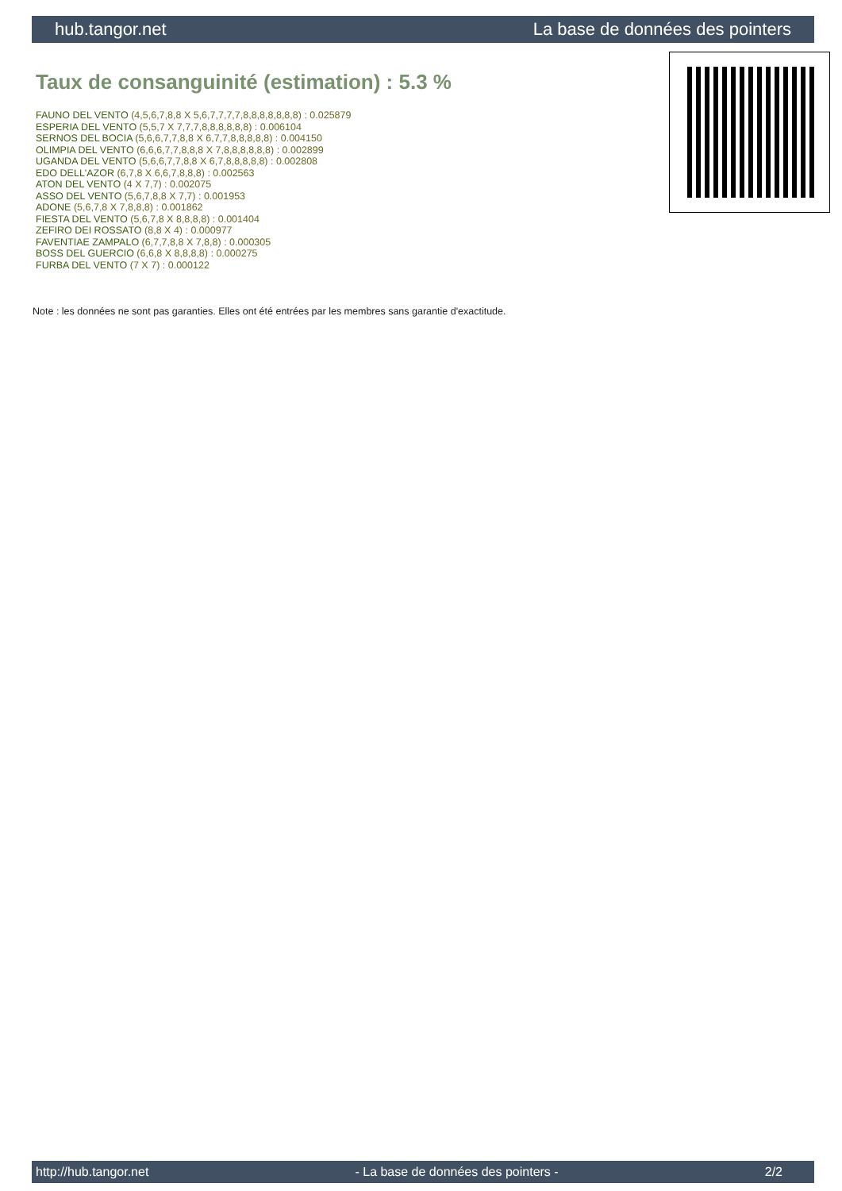hub.tangor.net La base de données des pointers
Taux de consanguinité (estimation) : 5.3 %
FAUNO DEL VENTO (4,5,6,7,8,8 X 5,6,7,7,7,7,8,8,8,8,8,8,8) : 0.025879
ESPERIA DEL VENTO (5,5,7 X 7,7,7,8,8,8,8,8,8) : 0.006104
SERNOS DEL BOCIA (5,6,6,7,7,8,8 X 6,7,7,8,8,8,8,8) : 0.004150
OLIMPIA DEL VENTO (6,6,6,7,7,8,8,8 X 7,8,8,8,8,8,8) : 0.002899
UGANDA DEL VENTO (5,6,6,7,7,8,8 X 6,7,8,8,8,8,8) : 0.002808
EDO DELL'AZOR (6,7,8 X 6,6,7,8,8,8) : 0.002563
ATON DEL VENTO (4 X 7,7) : 0.002075
ASSO DEL VENTO (5,6,7,8,8 X 7,7) : 0.001953
ADONE (5,6,7,8 X 7,8,8,8) : 0.001862
FIESTA DEL VENTO (5,6,7,8 X 8,8,8,8) : 0.001404
ZEFIRO DEI ROSSATO (8,8 X 4) : 0.000977
FAVENTIAE ZAMPALO (6,7,7,8,8 X 7,8,8) : 0.000305
BOSS DEL GUERCIO (6,6,8 X 8,8,8,8) : 0.000275
FURBA DEL VENTO (7 X 7) : 0.000122
Note : les données ne sont pas garanties. Elles ont été entrées par les membres sans garantie d'exactitude.
http://hub.tangor.net - La base de données des pointers - 2/2